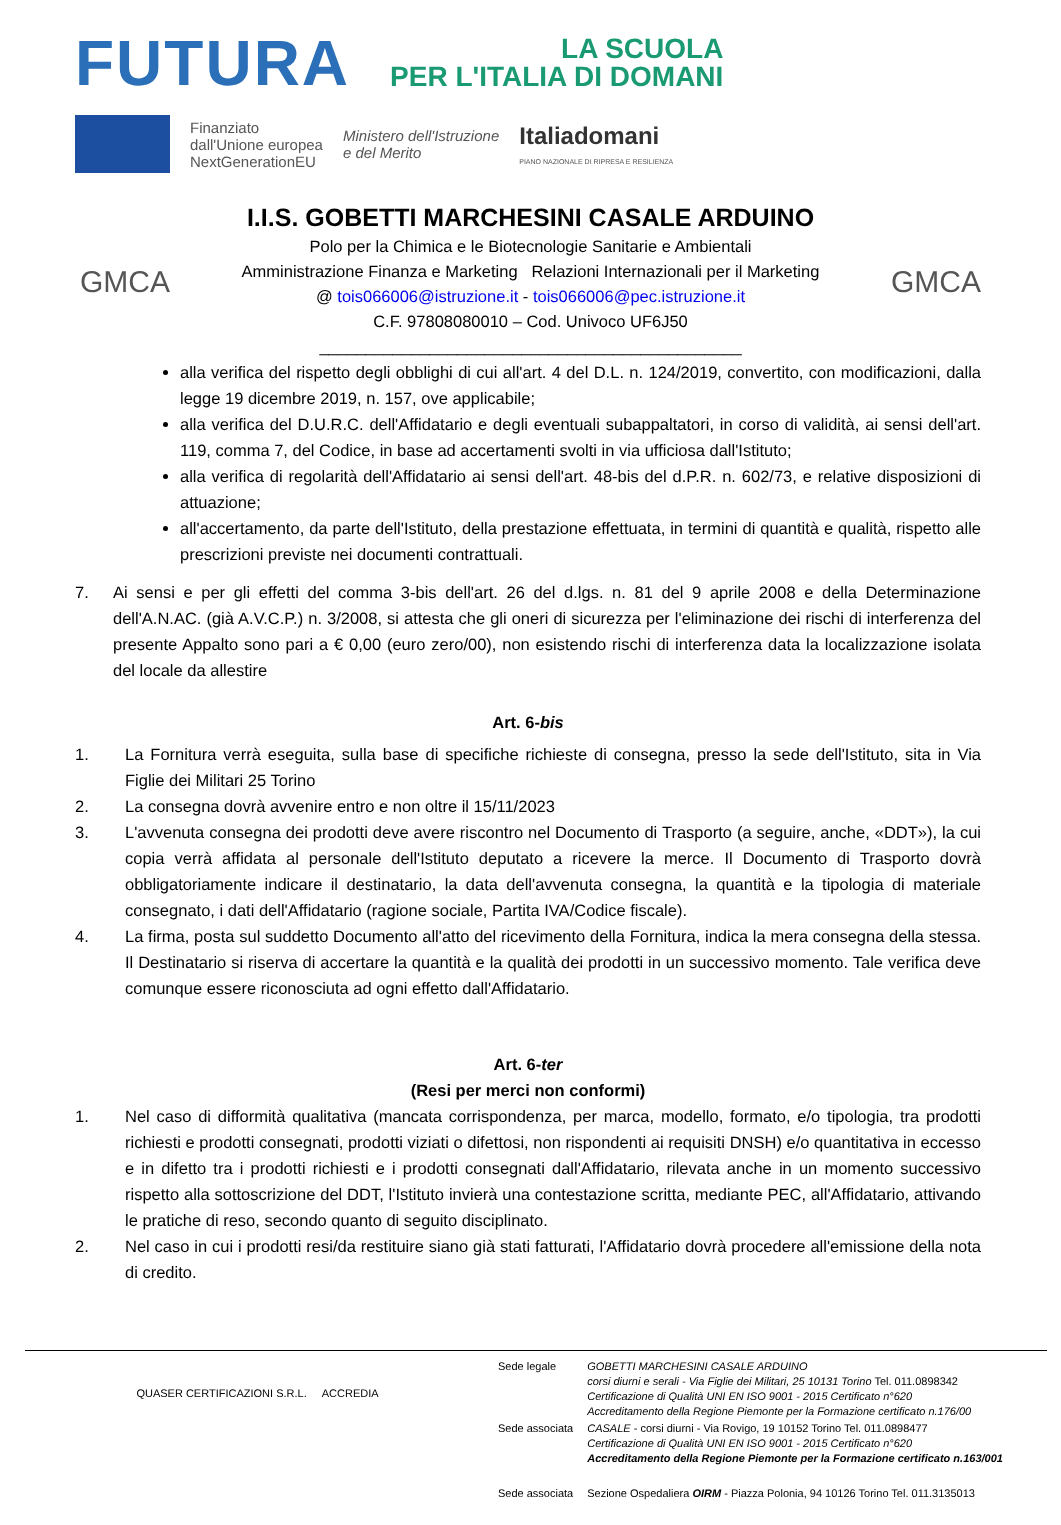FUTURA
LA SCUOLA
PER L'ITALIA DI DOMANI
Finanziato
dall'Unione europea
NextGenerationEU
Ministero dell'Istruzione
e del Merito
Italiadomani
PIANO NAZIONALE DI RIPRESA E RESILIENZA
GMCA
I.I.S. GOBETTI MARCHESINI CASALE ARDUINO
Polo per la Chimica e le Biotecnologie Sanitarie e Ambientali
Amministrazione Finanza e Marketing Relazioni Internazionali per il Marketing
@ tois066006@istruzione.it - tois066006@pec.istruzione.it
C.F. 97808080010 – Cod. Univoco UF6J50
______________________________________________
GMCA
alla verifica del rispetto degli obblighi di cui all'art. 4 del D.L. n. 124/2019, convertito, con modificazioni, dalla legge 19 dicembre 2019, n. 157, ove applicabile;
alla verifica del D.U.R.C. dell'Affidatario e degli eventuali subappaltatori, in corso di validità, ai sensi dell'art. 119, comma 7, del Codice, in base ad accertamenti svolti in via ufficiosa dall'Istituto;
alla verifica di regolarità dell'Affidatario ai sensi dell'art. 48-bis del d.P.R. n. 602/73, e relative disposizioni di attuazione;
all'accertamento, da parte dell'Istituto, della prestazione effettuata, in termini di quantità e qualità, rispetto alle prescrizioni previste nei documenti contrattuali.
7. Ai sensi e per gli effetti del comma 3-bis dell'art. 26 del d.lgs. n. 81 del 9 aprile 2008 e della Determinazione dell'A.N.AC. (già A.V.C.P.) n. 3/2008, si attesta che gli oneri di sicurezza per l'eliminazione dei rischi di interferenza del presente Appalto sono pari a € 0,00 (euro zero/00), non esistendo rischi di interferenza data la localizzazione isolata del locale da allestire
Art. 6-bis
1. La Fornitura verrà eseguita, sulla base di specifiche richieste di consegna, presso la sede dell'Istituto, sita in Via Figlie dei Militari 25 Torino
2. La consegna dovrà avvenire entro e non oltre il 15/11/2023
3. L'avvenuta consegna dei prodotti deve avere riscontro nel Documento di Trasporto (a seguire, anche, «DDT»), la cui copia verrà affidata al personale dell'Istituto deputato a ricevere la merce. Il Documento di Trasporto dovrà obbligatoriamente indicare il destinatario, la data dell'avvenuta consegna, la quantità e la tipologia di materiale consegnato, i dati dell'Affidatario (ragione sociale, Partita IVA/Codice fiscale).
4. La firma, posta sul suddetto Documento all'atto del ricevimento della Fornitura, indica la mera consegna della stessa. Il Destinatario si riserva di accertare la quantità e la qualità dei prodotti in un successivo momento. Tale verifica deve comunque essere riconosciuta ad ogni effetto dall'Affidatario.
Art. 6-ter
(Resi per merci non conformi)
1. Nel caso di difformità qualitativa (mancata corrispondenza, per marca, modello, formato, e/o tipologia, tra prodotti richiesti e prodotti consegnati, prodotti viziati o difettosi, non rispondenti ai requisiti DNSH) e/o quantitativa in eccesso e in difetto tra i prodotti richiesti e i prodotti consegnati dall'Affidatario, rilevata anche in un momento successivo rispetto alla sottoscrizione del DDT, l'Istituto invierà una contestazione scritta, mediante PEC, all'Affidatario, attivando le pratiche di reso, secondo quanto di seguito disciplinato.
2. Nel caso in cui i prodotti resi/da restituire siano già stati fatturati, l'Affidatario dovrà procedere all'emissione della nota di credito.
QUASER CERTIFICAZIONI S.R.L. ACCREDIA
| Sede legale | GOBETTI MARCHESINI CASALE ARDUINO corsi diurni e serali - Via Figlie dei Militari, 25 10131 Torino Tel. 011.0898342 Certificazione di Qualità UNI EN ISO 9001 - 2015 Certificato n°620 Accreditamento della Regione Piemonte per la Formazione certificato n.176/00 |
| Sede associata | CASALE - corsi diurni - Via Rovigo, 19 10152 Torino Tel. 011.0898477 Certificazione di Qualità UNI EN ISO 9001 - 2015 Certificato n°620 Accreditamento della Regione Piemonte per la Formazione certificato n.163/001 |
| Sede associata | Sezione Ospedaliera OIRM - Piazza Polonia, 94 10126 Torino Tel. 011.3135013 |